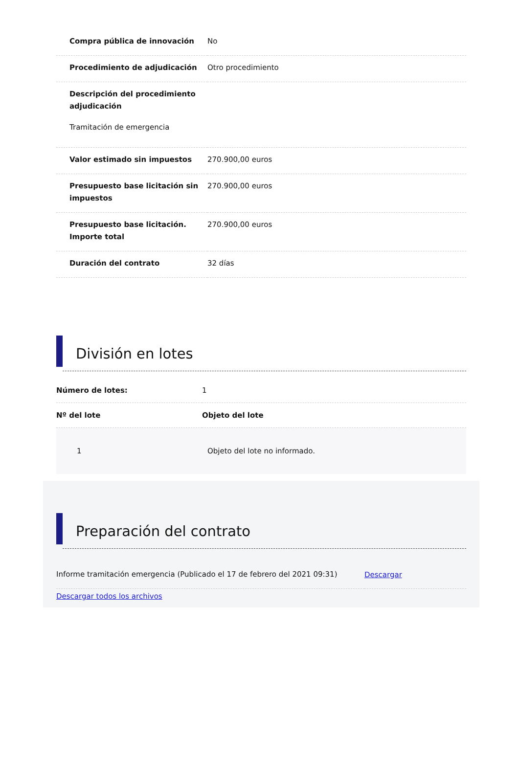| Compra pública de innovación | No |
| Procedimiento de adjudicación | Otro procedimiento |
| Descripción del procedimiento adjudicación Tramitación de emergencia | |
| Valor estimado sin impuestos | 270.900,00 euros |
| Presupuesto base licitación sin impuestos | 270.900,00 euros |
| Presupuesto base licitación. Importe total | 270.900,00 euros |
| Duración del contrato | 32 días |
División en lotes
| Número de lotes: | 1 |
| Nº del lote | Objeto del lote |
| 1 | Objeto del lote no informado. |
Preparación del contrato
| Informe tramitación emergencia (Publicado el 17 de febrero del 2021 09:31) | Descargar |
Descargar todos los archivos